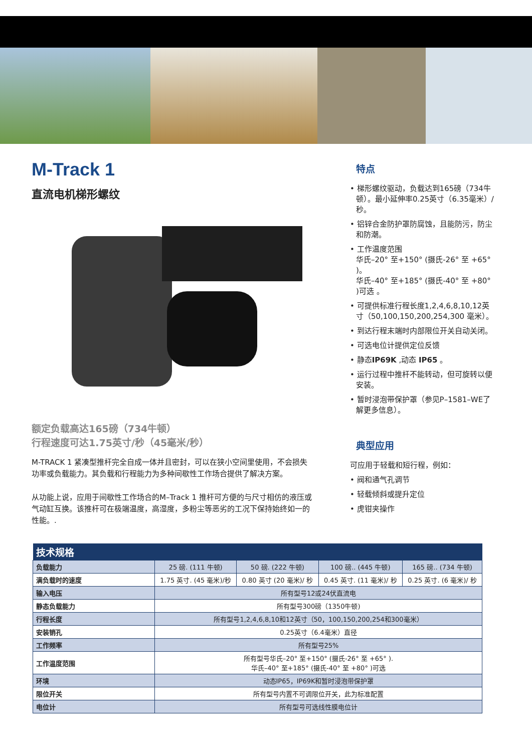M-Track 1
直流电机梯形螺纹
额定负载高达165磅（734牛顿）
行程速度可达1.75英寸/秒（45毫米/秒）
M-TRACK 1 紧凑型推杆完全自成一体并且密封，可以在狭小空间里使用，不会损失功率或负载能力。其负载和行程能力为多种间歇性工作场合提供了解决方案。
从功能上说，应用于间歇性工作场合的M–Track 1 推杆可方便的与尺寸相仿的液压或气动缸互换。该推杆可在极端温度，高湿度，多粉尘等恶劣的工况下保持始终如一的性能。.
特点
• 梯形螺纹驱动，负载达到165磅（734牛顿）。最小延伸率0.25英寸（6.35毫米）/秒。
• 铝锌合金防护罩防腐蚀，且能防污，防尘和防潮。
• 工作温度范围
华氏–20° 至+150° (摄氏-26° 至 +65° )。
华氏–40° 至+185° (摄氏-40° 至 +80° )可选 。
• 可提供标准行程长度1,2,4,6,8,10,12英寸（50,100,150,200,254,300 毫米）。
• 到达行程末端时内部限位开关自动关闭。
• 可选电位计提供定位反馈
• 静态IP69K ,动态 IP65 。
• 运行过程中推杆不能转动，但可旋转以便安装。
• 暂时浸泡带保护罩（参见P–1581–WE了解更多信息）。
典型应用
可应用于轻载和短行程，例如：
• 阀和通气孔调节
• 轻载倾斜或提升定位
• 虎钳夹操作
| 技术规格 | | | | |
| 负载能力 | 25 磅. (111 牛顿) | 50 磅. (222 牛顿) | 100 磅.. (445 牛顿) | 165 磅.. (734 牛顿) |
| 满负载时的速度 | 1.75 英寸. (45 毫米)/秒 | 0.80 英寸 (20 毫米)/ 秒 | 0.45 英寸. (11 毫米)/ 秒 | 0.25 英寸. (6 毫米)/ 秒 |
| 输入电压 | 所有型号12或24伏直流电 | | | |
| 静态负载能力 | 所有型号300磅（1350牛顿) | | | |
| 行程长度 | 所有型号1,2,4,6,8,10和12英寸（50，100,150,200,254和300毫米） | | | |
| 安装销孔 | 0.25英寸（6.4毫米）直径 | | | |
| 工作频率 | 所有型号25% | | | |
| 工作温度范围 | 所有型号华氏–20° 至+150° (摄氏-26° 至 +65° ). 华氏–40° 至+185° (摄氏-40° 至 +80° )可选 | | | |
| 环境 | 动态IP65，IP69K和暂时浸泡带保护罩 | | | |
| 限位开关 | 所有型号内置不可调限位开关，此为标准配置 | | | |
| 电位计 | 所有型号可选线性膜电位计 | | | |